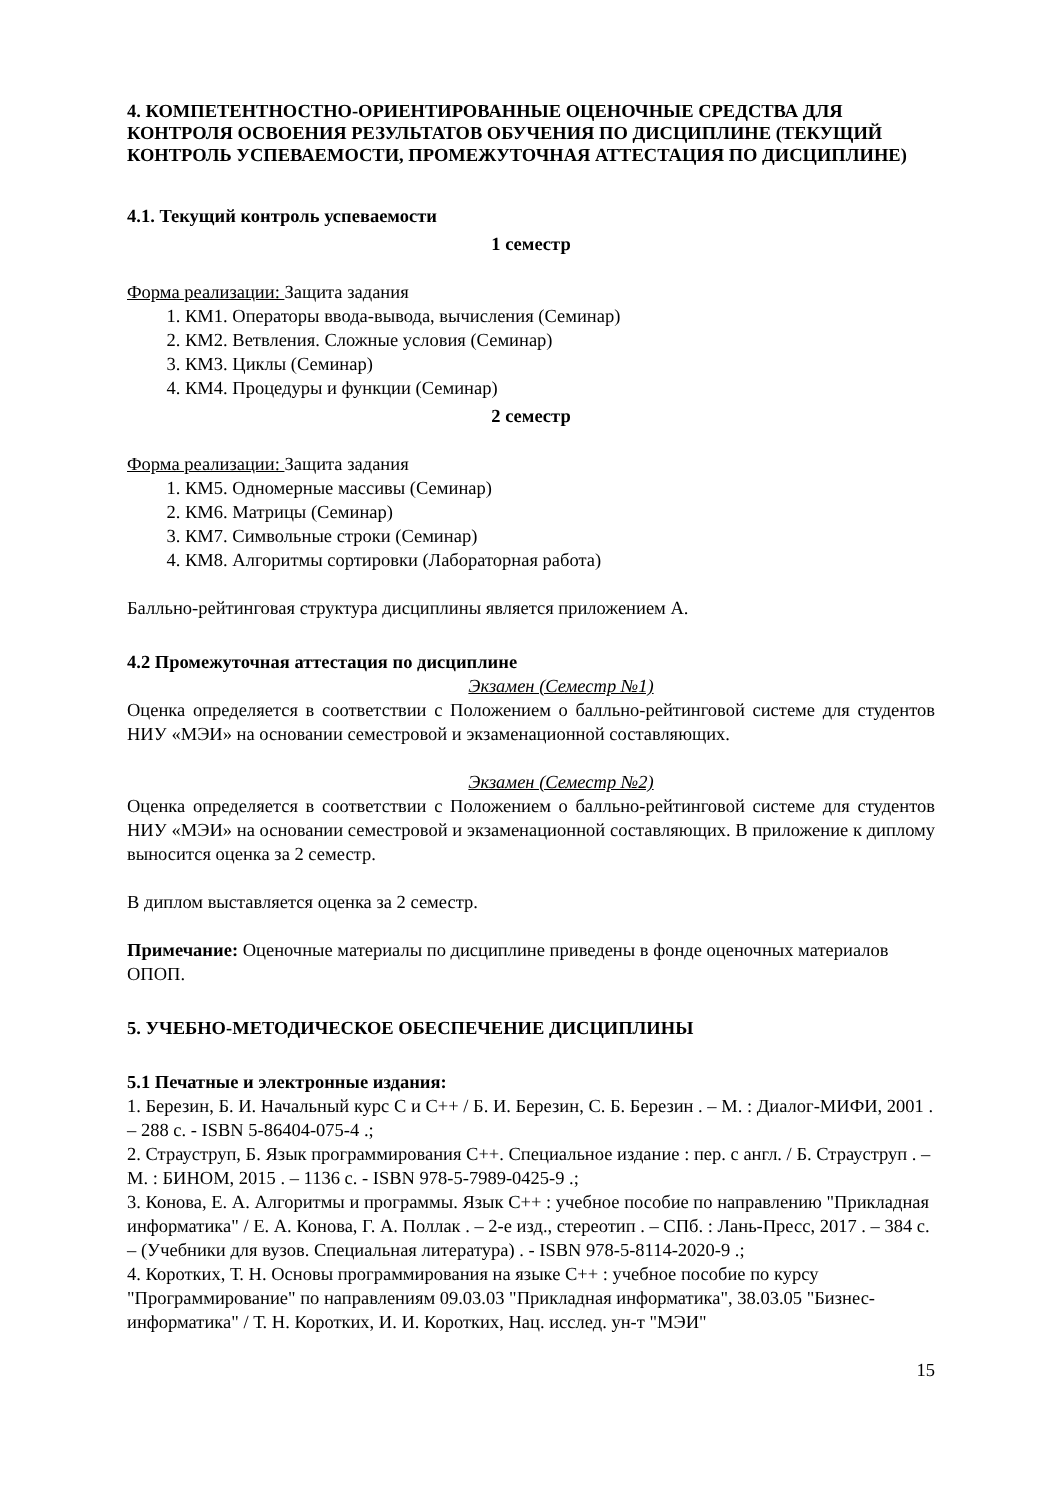4. КОМПЕТЕНТНОСТНО-ОРИЕНТИРОВАННЫЕ ОЦЕНОЧНЫЕ СРЕДСТВА ДЛЯ КОНТРОЛЯ ОСВОЕНИЯ РЕЗУЛЬТАТОВ ОБУЧЕНИЯ ПО ДИСЦИПЛИНЕ (ТЕКУЩИЙ КОНТРОЛЬ УСПЕВАЕМОСТИ, ПРОМЕЖУТОЧНАЯ АТТЕСТАЦИЯ ПО ДИСЦИПЛИНЕ)
4.1. Текущий контроль успеваемости
1 семестр
Форма реализации: Защита задания
1. КМ1. Операторы ввода-вывода, вычисления (Семинар)
2. КМ2. Ветвления. Сложные условия (Семинар)
3. КМ3. Циклы (Семинар)
4. КМ4. Процедуры и функции (Семинар)
2 семестр
Форма реализации: Защита задания
1. КМ5. Одномерные массивы (Семинар)
2. КМ6. Матрицы (Семинар)
3. КМ7. Символьные строки (Семинар)
4. КМ8. Алгоритмы сортировки (Лабораторная работа)
Балльно-рейтинговая структура дисциплины является приложением А.
4.2 Промежуточная аттестация по дисциплине
Экзамен (Семестр №1)
Оценка определяется в соответствии с Положением о балльно-рейтинговой системе для студентов НИУ «МЭИ» на основании семестровой и экзаменационной составляющих.
Экзамен (Семестр №2)
Оценка определяется в соответствии с Положением о балльно-рейтинговой системе для студентов НИУ «МЭИ» на основании семестровой и экзаменационной составляющих. В приложение к диплому выносится оценка за 2 семестр.
В диплом выставляется оценка за 2 семестр.
Примечание: Оценочные материалы по дисциплине приведены в фонде оценочных материалов ОПОП.
5. УЧЕБНО-МЕТОДИЧЕСКОЕ ОБЕСПЕЧЕНИЕ ДИСЦИПЛИНЫ
5.1 Печатные и электронные издания:
1. Березин, Б. И. Начальный курс С и С++ / Б. И. Березин, С. Б. Березин . – М. : Диалог-МИФИ, 2001 . – 288 с. - ISBN 5-86404-075-4 .;
2. Страуструп, Б. Язык программирования С++. Специальное издание : пер. с англ. / Б. Страуструп . – М. : БИНОМ, 2015 . – 1136 с. - ISBN 978-5-7989-0425-9 .;
3. Конова, Е. А. Алгоритмы и программы. Язык С++ : учебное пособие по направлению "Прикладная информатика" / Е. А. Конова, Г. А. Поллак . – 2-е изд., стереотип . – СПб. : Лань-Пресс, 2017 . – 384 с. – (Учебники для вузов. Специальная литература) . - ISBN 978-5-8114-2020-9 .;
4. Коротких, Т. Н. Основы программирования на языке С++ : учебное пособие по курсу "Программирование" по направлениям 09.03.03 "Прикладная информатика", 38.03.05 "Бизнес-информатика" / Т. Н. Коротких, И. И. Коротких, Нац. исслед. ун-т "МЭИ"
15